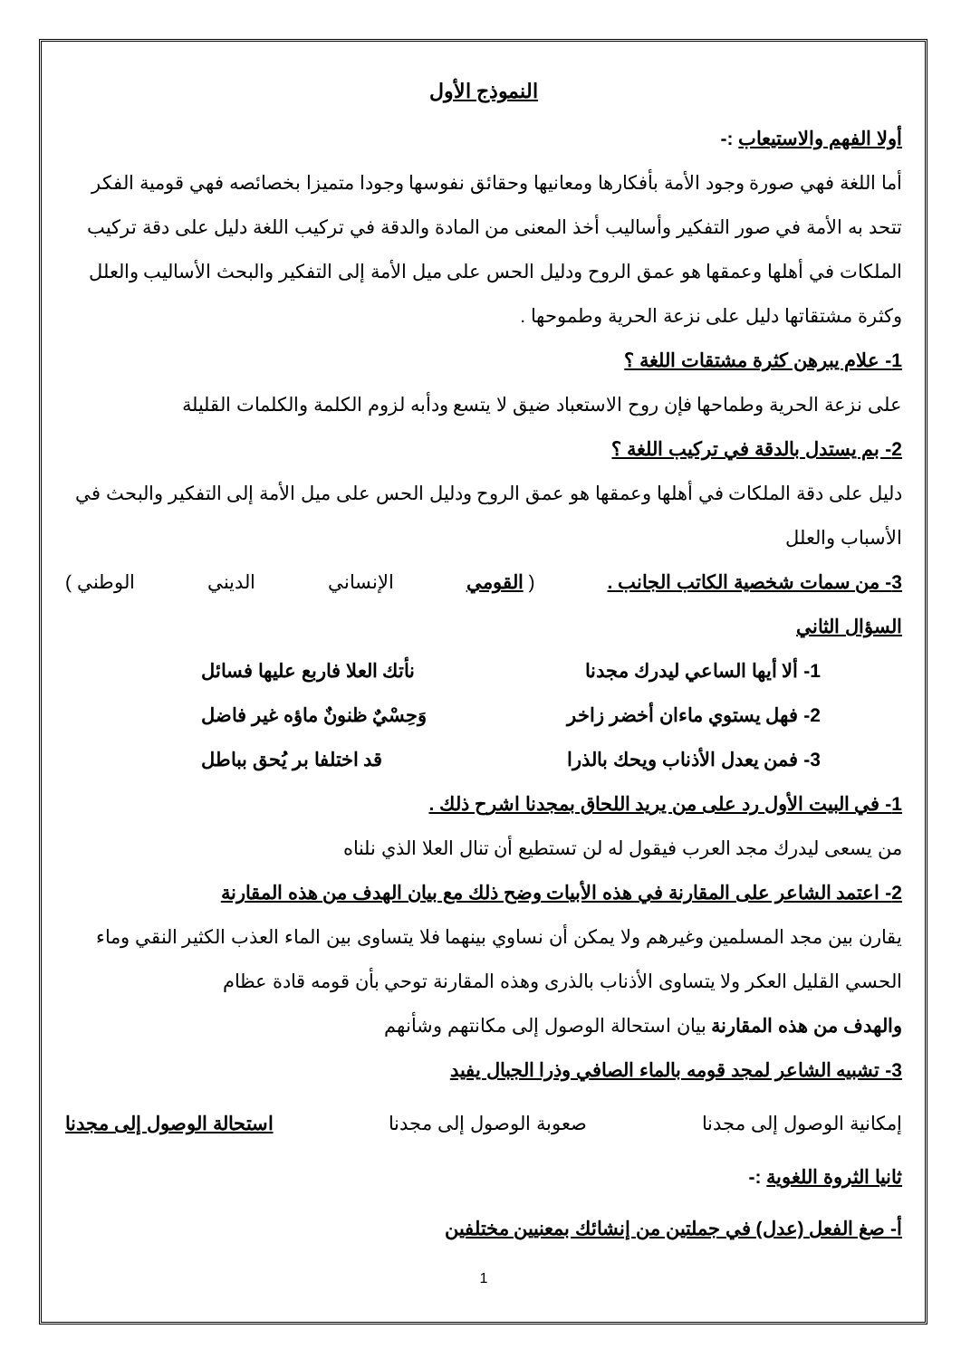النموذج الأول
أولا الفهم والاستيعاب :-
أما اللغة فهي صورة وجود الأمة بأفكارها ومعانيها وحقائق نفوسها وجودا متميزا بخصائصه فهي قومية الفكر تتحد به الأمة في صور التفكير وأساليب أخذ المعنى من المادة والدقة في تركيب اللغة دليل على دقة تركيب الملكات في أهلها وعمقها هو عمق الروح ودليل الحس على ميل الأمة إلى التفكير والبحث الأساليب والعلل وكثرة مشتقاتها دليل على نزعة الحرية وطموحها .
1- علام يبرهن كثرة مشتقات اللغة ؟
على نزعة الحرية وطماحها فإن روح الاستعباد ضيق لا يتسع ودأبه لزوم الكلمة والكلمات القليلة
2- بم يستدل بالدقة في تركيب اللغة ؟
دليل على دقة الملكات في أهلها وعمقها هو عمق الروح ودليل الحس على ميل الأمة إلى التفكير والبحث في الأسباب والعلل
3- من سمات شخصية الكاتب الجانب . ( القومي الإنساني الديني الوطني )
السؤال الثاني
1- ألا أيها الساعي ليدرك مجدنا نأتك العلا فاربع عليها فسائل
2- فهل يستوي ماءان أخضر زاخر وَحِسْيٌ ظنونٌ ماؤه غير فاضل
3- فمن يعدل الأذناب ويحك بالذرا قد اختلفا بر يُحق بباطل
1- في البيت الأول رد على من يريد اللحاق بمجدنا اشرح ذلك .
من يسعى ليدرك مجد العرب فيقول له لن تستطيع أن تنال العلا الذي نلناه
2- اعتمد الشاعر على المقارنة في هذه الأبيات وضح ذلك مع بيان الهدف من هذه المقارنة
يقارن بين مجد المسلمين وغيرهم ولا يمكن أن نساوي بينهما فلا يتساوى بين الماء العذب الكثير النقي وماء الحسي القليل العكر ولا يتساوى الأذناب بالذرى وهذه المقارنة توحي بأن قومه قادة عظام
والهدف من هذه المقارنة بيان استحالة الوصول إلى مكانتهم وشأنهم
3- تشبيه الشاعر لمجد قومه بالماء الصافي وذرا الجبال يفيد
إمكانية الوصول إلى مجدنا صعوبة الوصول إلى مجدنا استحالة الوصول إلى مجدنا
ثانيا الثروة اللغوية :-
أ- صغ الفعل (عدل) في جملتين من إنشائك بمعنيين مختلفين
1